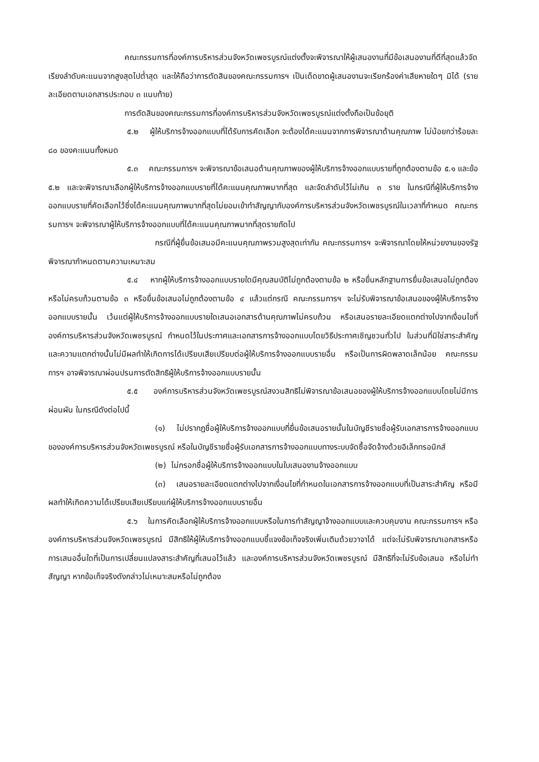คณะกรรมการที่องค์การบริหารส่วนจังหวัดเพชรบูรณ์แต่งตั้งจะพิจารณาให้ผู้เสนองานที่มีข้อเสนองานที่ดีที่สุดแล้วจัดเรียงลำดับคะแนนจากสูงสุดไปต่ำสุด และให้ถือว่าการตัดสินของคณะกรรมการฯ เป็นเด็ดขาดผู้เสนองานจะเรียกร้องค่าเสียหายใดๆ มิได้ (รายละเอียดตามเอกสารประกอบ ๓ แนบท้าย)
การตัดสินของคณะกรรมการที่องค์การบริหารส่วนจังหวัดเพชรบูรณ์แต่งตั้งถือเป็นข้อยุติ
๕.๒ ผู้ให้บริการจ้างออกแบบที่ได้รับการคัดเลือก จะต้องได้คะแนนจากการพิจารณาด้านคุณภาพ ไม่น้อยกว่าร้อยละ ๘๐ ของคะแนนทั้งหมด
๕.๓ คณะกรรมการฯ จะพิจารณาข้อเสนอด้านคุณภาพของผู้ให้บริการจ้างออกแบบรายที่ถูกต้องตามข้อ ๕.๑ และข้อ ๕.๒ และจะพิจารณาเลือกผู้ให้บริการจ้างออกแบบรายที่ได้คะแนนคุณภาพมากที่สุด และจัดลำดับไว้ไม่เกิน ๓ ราย ในกรณีที่ผู้ให้บริการจ้างออกแบบรายที่คัดเลือกไว้ซึ่งได้คะแนนคุณภาพมากที่สุดไม่ยอมเข้าทำสัญญากับองค์การบริหารส่วนจังหวัดเพชรบูรณ์ในเวลาที่กำหนด คณะกรรมการฯ จะพิจารณาผู้ให้บริการจ้างออกแบบที่ได้คะแนนคุณภาพมากที่สุดรายถัดไป
กรณีที่ผู้ยื่นข้อเสนอมีคะแนนคุณภาพรวมสูงสุดเท่ากัน คณะกรรมการฯ จะพิจารณาโดยให้หน่วยงานของรัฐพิจารณากำหนดตามความเหมาะสม
๕.๔ หากผู้ให้บริการจ้างออกแบบรายใดมีคุณสมบัติไม่ถูกต้องตามข้อ ๒ หรือยื่นหลักฐานการยื่นข้อเสนอไม่ถูกต้อง หรือไม่ครบถ้วนตามข้อ ๓ หรือยื่นข้อเสนอไม่ถูกต้องตามข้อ ๔ แล้วแต่กรณี คณะกรรมการฯ จะไม่รับพิจารณาข้อเสนอของผู้ให้บริการจ้างออกแบบรายนั้น เว้นแต่ผู้ให้บริการจ้างออกแบบรายใดเสนอเอกสารด้านคุณภาพไม่ครบถ้วน หรือเสนอรายละเอียดแตกต่างไปจากเงื่อนไขที่องค์การบริหารส่วนจังหวัดเพชรบูรณ์ กำหนดไว้ในประกาศและเอกสารการจ้างออกแบบโดยวิธีประกาศเชิญชวนทั่วไป ในส่วนที่มิใช่สาระสำคัญและความแตกต่างนั้นไม่มีผลทำให้เกิดการได้เปรียบเสียเปรียบต่อผู้ให้บริการจ้างออกแบบรายอื่น หรือเป็นการผิดพลาดเล็กน้อย คณะกรรมการฯ อาจพิจารณาผ่อนปรนการตัดสิทธิผู้ให้บริการจ้างออกแบบรายนั้น
๕.๕ องค์การบริหารส่วนจังหวัดเพชรบูรณ์สงวนสิทธิไม่พิจารณาข้อเสนอของผู้ให้บริการจ้างออกแบบโดยไม่มีการผ่อนผัน ในกรณีดังต่อไปนี้
(๑) ไม่ปรากฏชื่อผู้ให้บริการจ้างออกแบบที่ยื่นข้อเสนอรายนั้นในบัญชีรายชื่อผู้รับเอกสารการจ้างออกแบบขององค์การบริหารส่วนจังหวัดเพชรบูรณ์ หรือในบัญชีรายชื่อผู้รับเอกสารการจ้างออกแบบทางระบบจัดซื้อจัดจ้างด้วยอิเล็กทรอนิกส์
(๒) ไม่กรอกชื่อผู้ให้บริการจ้างออกแบบในใบเสนองานจ้างออกแบบ
(๓) เสนอรายละเอียดแตกต่างไปจากเงื่อนไขที่กำหนดในเอกสารการจ้างออกแบบที่เป็นสาระสำคัญ หรือมีผลทำให้เกิดความได้เปรียบเสียเปรียบแก่ผู้ให้บริการจ้างออกแบบรายอื่น
๕.๖ ในการคัดเลือกผู้ให้บริการจ้างออกแบบหรือในการทำสัญญาจ้างออกแบบและควบคุมงาน คณะกรรมการฯ หรือองค์การบริหารส่วนจังหวัดเพชรบูรณ์ มีสิทธิให้ผู้ให้บริการจ้างออกแบบชี้แจงข้อเท็จจริงเพิ่มเติมด้วยวาจาได้ แต่จะไม่รับพิจารณาเอกสารหรือการเสนออื่นใดที่เป็นการเปลี่ยนแปลงสาระสำคัญที่เสนอไว้แล้ว และองค์การบริหารส่วนจังหวัดเพชรบูรณ์ มีสิทธิที่จะไม่รับข้อเสนอ หรือไม่ทำสัญญา หากข้อเท็จจริงดังกล่าวไม่เหมาะสมหรือไม่ถูกต้อง